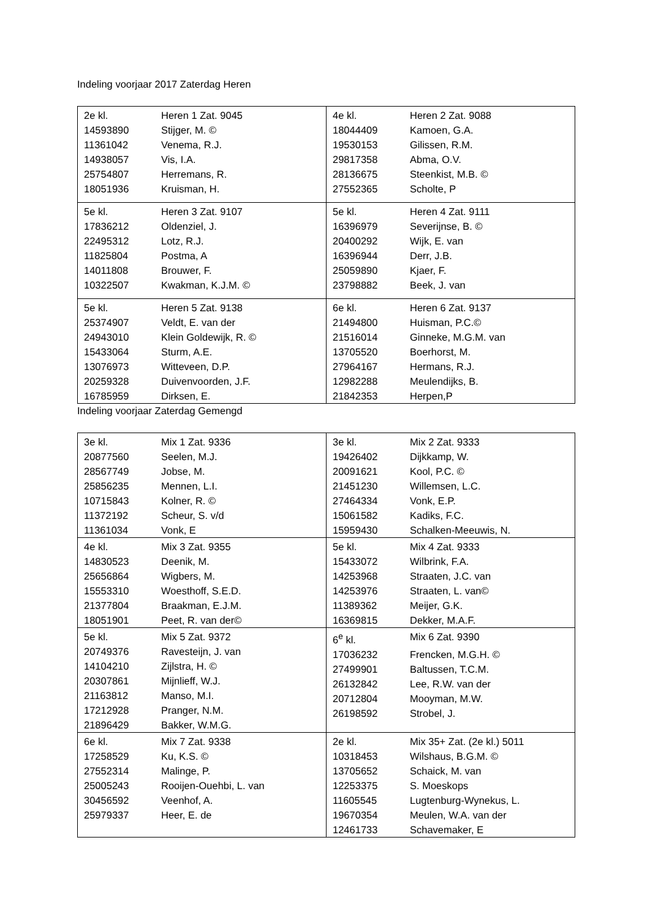Indeling voorjaar 2017 Zaterdag Heren
| 2e kl. Heren 1 Zat. 9045 14593890 Stijger, M. © 11361042 Venema, R.J. 14938057 Vis, I.A. 25754807 Herremans, R. 18051936 Kruisman, H. | 4e kl. Heren 2 Zat. 9088 18044409 Kamoen, G.A. 19530153 Gilissen, R.M. 29817358 Abma, O.V. 28136675 Steenkist, M.B. © 27552365 Scholte, P |
| 5e kl. Heren 3 Zat. 9107 17836212 Oldenziel, J. 22495312 Lotz, R.J. 11825804 Postma, A 14011808 Brouwer, F. 10322507 Kwakman, K.J.M. © | 5e kl. Heren 4 Zat. 9111 16396979 Severijnse, B. © 20400292 Wijk, E. van 16396944 Derr, J.B. 25059890 Kjaer, F. 23798882 Beek, J. van |
| 5e kl. Heren 5 Zat. 9138 25374907 Veldt, E. van der 24943010 Klein Goldewijk, R. © 15433064 Sturm, A.E. 13076973 Witteveen, D.P. 20259328 Duivenvoorden, J.F. 16785959 Dirksen, E. | 6e kl. Heren 6 Zat. 9137 21494800 Huisman, P.C.© 21516014 Ginneke, M.G.M. van 13705520 Boerhorst, M. 27964167 Hermans, R.J. 12982288 Meulendijks, B. 21842353 Herpen,P |
Indeling voorjaar Zaterdag Gemengd
| 3e kl. Mix 1 Zat. 9336 20877560 Seelen, M.J. 28567749 Jobse, M. 25856235 Mennen, L.I. 10715843 Kolner, R. © 11372192 Scheur, S. v/d 11361034 Vonk, E | 3e kl. Mix 2 Zat. 9333 19426402 Dijkkamp, W. 20091621 Kool, P.C. © 21451230 Willemsen, L.C. 27464334 Vonk, E.P. 15061582 Kadiks, F.C. 15959430 Schalken-Meeuwis, N. |
| 4e kl. Mix 3 Zat. 9355 14830523 Deenik, M. 25656864 Wigbers, M. 15553310 Woesthoff, S.E.D. 21377804 Braakman, E.J.M. 18051901 Peet, R. van der© | 5e kl. Mix 4 Zat. 9333 15433072 Wilbrink, F.A. 14253968 Straaten, J.C. van 14253976 Straaten, L. van© 11389362 Meijer, G.K. 16369815 Dekker, M.A.F. |
| 5e kl. Mix 5 Zat. 9372 20749376 Ravesteijn, J. van 14104210 Zijlstra, H. © 20307861 Mijnlieff, W.J. 21163812 Manso, M.I. 17212928 Pranger, N.M. 21896429 Bakker, W.M.G. | 6<sup>e</sup> kl. Mix 6 Zat. 9390 17036232 Frencken, M.G.H. © 27499901 Baltussen, T.C.M. 26132842 Lee, R.W. van der 20712804 Mooyman, M.W. 26198592 Strobel, J. |
| 6e kl. Mix 7 Zat. 9338 17258529 Ku, K.S. © 27552314 Malinge, P. 25005243 Rooijen-Ouehbi, L. van 30456592 Veenhof, A. 25979337 Heer, E. de | 2e kl. Mix 35+ Zat. (2e kl.) 5011 10318453 Wilshaus, B.G.M. © 13705652 Schaick, M. van 12253375 S. Moeskops 11605545 Lugtenburg-Wynekus, L. 19670354 Meulen, W.A. van der 12461733 Schavemaker, E |